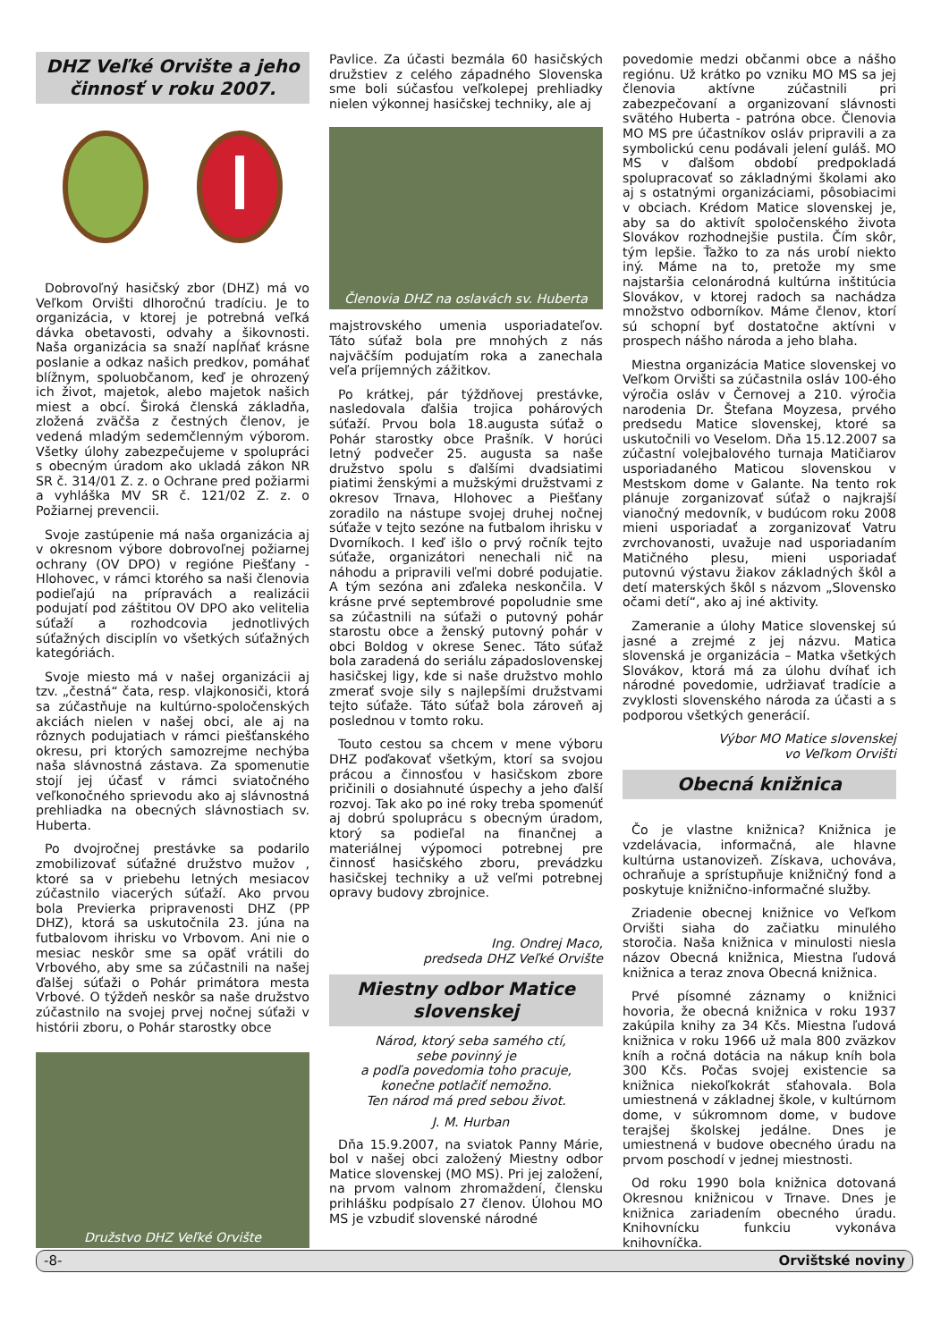DHZ Veľké Orvište a jeho činnosť v roku 2007.
Dobrovoľný hasičský zbor (DHZ) má vo Veľkom Orvišti dlhoročnú tradíciu. Je to organizácia, v ktorej je potrebná veľká dávka obetavosti, odvahy a šikovnosti. Naša organizácia sa snaží napĺňať krásne poslanie a odkaz našich predkov, pomáhať blížnym, spoluobčanom, keď je ohrozený ich život, majetok, alebo majetok našich miest a obcí. Široká členská základňa, zložená zväčša z čestných členov, je vedená mladým sedemčlenným výborom. Všetky úlohy zabezpečujeme v spolupráci s obecným úradom ako ukladá zákon NR SR č. 314/01 Z. z. o Ochrane pred požiarmi a vyhláška MV SR č. 121/02 Z. z. o Požiarnej prevencii.
Svoje zastúpenie má naša organizácia aj v okresnom výbore dobrovoľnej požiarnej ochrany (OV DPO) v regióne Piešťany - Hlohovec, v rámci ktorého sa naši členovia podieľajú na prípravách a realizácii podujatí pod záštitou OV DPO ako velitelia súťaží a rozhodcovia jednotlivých súťažných disciplín vo všetkých súťažných kategóriách.
Svoje miesto má v našej organizácii aj tzv. „čestná“ čata, resp. vlajkonosiči, ktorá sa zúčastňuje na kultúrno-spoločenských akciách nielen v našej obci, ale aj na rôznych podujatiach v rámci piešťanského okresu, pri ktorých samozrejme nechýba naša slávnostná zástava. Za spomenutie stojí jej účasť v rámci sviatočného veľkonočného sprievodu ako aj slávnostná prehliadka na obecných slávnostiach sv. Huberta.
Po dvojročnej prestávke sa podarilo zmobilizovať súťažné družstvo mužov , ktoré sa v priebehu letných mesiacov zúčastnilo viacerých súťaží. Ako prvou bola Previerka pripravenosti DHZ (PP DHZ), ktorá sa uskutočnila 23. júna na futbalovom ihrisku vo Vrbovom. Ani nie o mesiac neskôr sme sa opäť vrátili do Vrbového, aby sme sa zúčastnili na našej ďalšej súťaži o Pohár primátora mesta Vrbové. O týždeň neskôr sa naše družstvo zúčastnilo na svojej prvej nočnej súťaži v histórii zboru, o Pohár starostky obce
Družstvo DHZ Veľké Orvište
Pavlice. Za účasti bezmála 60 hasičských družstiev z celého západného Slovenska sme boli súčasťou veľkolepej prehliadky nielen výkonnej hasičskej techniky, ale aj
Členovia DHZ na oslavách sv. Huberta
majstrovského umenia usporiadateľov. Táto súťaž bola pre mnohých z nás najväčším podujatím roka a zanechala veľa príjemných zážitkov.
Po krátkej, pár týždňovej prestávke, nasledovala ďalšia trojica pohárových súťaží. Prvou bola 18.augusta súťaž o Pohár starostky obce Prašník. V horúci letný podvečer 25. augusta sa naše družstvo spolu s ďalšími dvadsiatimi piatimi ženskými a mužskými družstvami z okresov Trnava, Hlohovec a Piešťany zoradilo na nástupe svojej druhej nočnej súťaže v tejto sezóne na futbalom ihrisku v Dvorníkoch. I keď išlo o prvý ročník tejto súťaže, organizátori nenechali nič na náhodu a pripravili veľmi dobré podujatie. A tým sezóna ani zďaleka neskončila. V krásne prvé septembrové popoludnie sme sa zúčastnili na súťaži o putovný pohár starostu obce a ženský putovný pohár v obci Boldog v okrese Senec. Táto súťaž bola zaradená do seriálu západoslovenskej hasičskej ligy, kde si naše družstvo mohlo zmerať svoje sily s najlepšími družstvami tejto súťaže. Táto súťaž bola zároveň aj poslednou v tomto roku.
Touto cestou sa chcem v mene výboru DHZ poďakovať všetkým, ktorí sa svojou prácou a činnosťou v hasičskom zbore pričinili o dosiahnuté úspechy a jeho ďalší rozvoj. Tak ako po iné roky treba spomenúť aj dobrú spoluprácu s obecným úradom, ktorý sa podieľal na finančnej a materiálnej výpomoci potrebnej pre činnosť hasičského zboru, prevádzku hasičskej techniky a už veľmi potrebnej opravy budovy zbrojnice.
Ing. Ondrej Maco,
predseda DHZ Veľké Orvište
Miestny odbor Matice slovenskej
Národ, ktorý seba samého ctí,
sebe povinný je
a podľa povedomia toho pracuje,
konečne potlačiť nemožno.
Ten národ má pred sebou život.
J. M. Hurban
Dňa 15.9.2007, na sviatok Panny Márie, bol v našej obci založený Miestny odbor Matice slovenskej (MO MS). Pri jej založení, na prvom valnom zhromaždení, člensku prihlášku podpísalo 27 členov. Úlohou MO MS je vzbudiť slovenské národné
povedomie medzi občanmi obce a nášho regiónu. Už krátko po vzniku MO MS sa jej členovia aktívne zúčastnili pri zabezpečovaní a organizovaní slávnosti svätého Huberta - patróna obce. Členovia MO MS pre účastníkov osláv pripravili a za symbolickú cenu podávali jelení guláš. MO MS v ďalšom období predpokladá spolupracovať so základnými školami ako aj s ostatnými organizáciami, pôsobiacimi v obciach. Krédom Matice slovenskej je, aby sa do aktivít spoločenského života Slovákov rozhodnejšie pustila. Čím skôr, tým lepšie. Ťažko to za nás urobí niekto iný. Máme na to, pretože my sme najstaršia celonárodná kultúrna inštitúcia Slovákov, v ktorej radoch sa nachádza množstvo odborníkov. Máme členov, ktorí sú schopní byť dostatočne aktívni v prospech nášho národa a jeho blaha.
Miestna organizácia Matice slovenskej vo Veľkom Orvišti sa zúčastnila osláv 100-ého výročia osláv v Černovej a 210. výročia narodenia Dr. Štefana Moyzesa, prvého predsedu Matice slovenskej, ktoré sa uskutočnili vo Veselom. Dňa 15.12.2007 sa zúčastní volejbalového turnaja Matičiarov usporiadaného Maticou slovenskou v Mestskom dome v Galante. Na tento rok plánuje zorganizovať súťaž o najkrajší vianočný medovník, v budúcom roku 2008 mieni usporiadať a zorganizovať Vatru zvrchovanosti, uvažuje nad usporiadaním Matičného plesu, mieni usporiadať putovnú výstavu žiakov základných škôl a detí materských škôl s názvom „Slovensko očami detí“, ako aj iné aktivity.
Zameranie a úlohy Matice slovenskej sú jasné a zrejmé z jej názvu. Matica slovenská je organizácia – Matka všetkých Slovákov, ktorá má za úlohu dvíhať ich národné povedomie, udržiavať tradície a zvyklosti slovenského národa za účasti a s podporou všetkých generácií.
Výbor MO Matice slovenskej
vo Veľkom Orvišti
Obecná knižnica
Čo je vlastne knižnica? Knižnica je vzdelávacia, informačná, ale hlavne kultúrna ustanovizeň. Získava, uchováva, ochraňuje a sprístupňuje knižničný fond a poskytuje knižnično-informačné služby.
Zriadenie obecnej knižnice vo Veľkom Orvišti siaha do začiatku minulého storočia. Naša knižnica v minulosti niesla názov Obecná knižnica, Miestna ľudová knižnica a teraz znova Obecná knižnica.
Prvé písomné záznamy o knižnici hovoria, že obecná knižnica v roku 1937 zakúpila knihy za 34 Kčs. Miestna ľudová knižnica v roku 1966 už mala 800 zväzkov kníh a ročná dotácia na nákup kníh bola 300 Kčs. Počas svojej existencie sa knižnica niekoľkokrát sťahovala. Bola umiestnená v základnej škole, v kultúrnom dome, v súkromnom dome, v budove terajšej školskej jedálne. Dnes je umiestnená v budove obecného úradu na prvom poschodí v jednej miestnosti.
Od roku 1990 bola knižnica dotovaná Okresnou knižnicou v Trnave. Dnes je knižnica zariadením obecného úradu. Knihovnícku funkciu vykonáva knihovníčka.
-8- Orvištské noviny